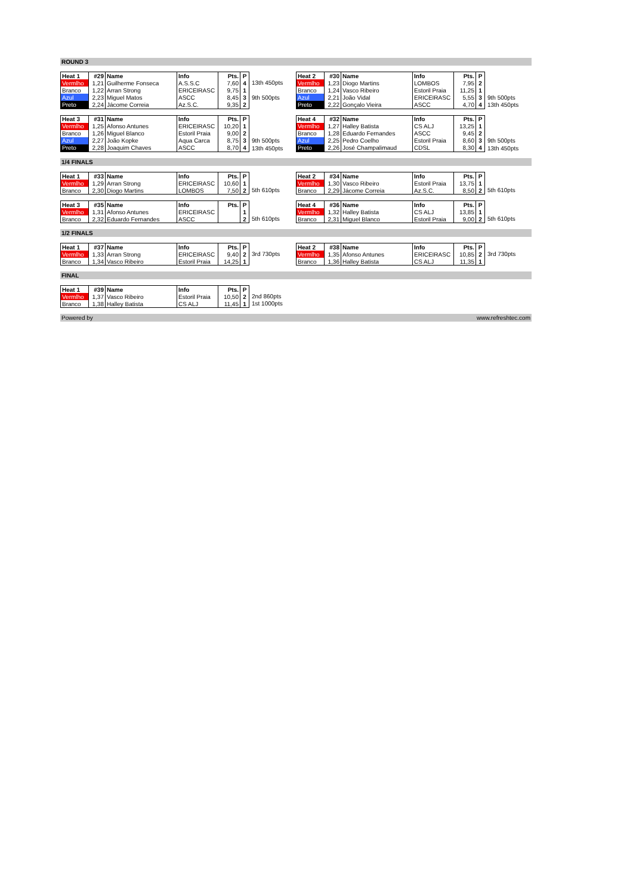ROUND 3
| Heat 1 | #29 | Name | Info | Pts. | P |
| Vermlho | 1,21 | Guilherme Fonseca | A.S.S.C | 7,60 | 4 |
| Branco | 1,22 | Arran Strong | ERICEIRASC | 9,75 | 1 |
| Azul | 2,23 | Miguel Matos | ASCC | 8,45 | 3 |
| Preto | 2,24 | Jácome Correia | Az.S.C. | 9,35 | 2 |
13th 450pts
9th 500pts
| Heat 2 | #30 | Name | Info | Pts. | P |
| Vermlho | 1,23 | Diogo Martins | LOMBOS | 7,95 | 2 |
| Branco | 1,24 | Vasco Ribeiro | Estoril Praia | 11,25 | 1 |
| Azul | 2,21 | João Vidal | ERICEIRASC | 5,55 | 3 |
| Preto | 2,22 | Gonçalo Vieira | ASCC | 4,70 | 4 |
9th 500pts
13th 450pts
| Heat 3 | #31 | Name | Info | Pts. | P |
| Vermlho | 1,25 | Afonso Antunes | ERICEIRASC | 10,20 | 1 |
| Branco | 1,26 | Miguel Blanco | Estoril Praia | 9,00 | 2 |
| Azul | 2,27 | João Kopke | Aqua Carca | 8,75 | 3 |
| Preto | 2,28 | Joaquim Chaves | ASCC | 8,70 | 4 |
9th 500pts
13th 450pts
| Heat 4 | #32 | Name | Info | Pts. | P |
| Vermlho | 1,27 | Halley Batista | CS ALJ | 13,25 | 1 |
| Branco | 1,28 | Eduardo Fernandes | ASCC | 9,45 | 2 |
| Azul | 2,25 | Pedro Coelho | Estoril Praia | 8,60 | 3 |
| Preto | 2,26 | José Champalimaud | CDSL | 8,30 | 4 |
9th 500pts
13th 450pts
1/4 FINALS
| Heat 1 | #33 | Name | Info | Pts. | P |
| Vermlho | 1,29 | Arran Strong | ERICEIRASC | 10,60 | 1 |
| Branco | 2,30 | Diogo Martins | LOMBOS | 7,50 | 2 |
5th 610pts
| Heat 2 | #34 | Name | Info | Pts. | P |
| Vermlho | 1,30 | Vasco Ribeiro | Estoril Praia | 13,75 | 1 |
| Branco | 2,29 | Jácome Correia | Az.S.C. | 8,50 | 2 |
5th 610pts
| Heat 3 | #35 | Name | Info | Pts. | P |
| Vermlho | 1,31 | Afonso Antunes | ERICEIRASC | | 1 |
| Branco | 2,32 | Eduardo Fernandes | ASCC | | 2 |
5th 610pts
| Heat 4 | #36 | Name | Info | Pts. | P |
| Vermlho | 1,32 | Halley Batista | CS ALJ | 13,85 | 1 |
| Branco | 2,31 | Miguel Blanco | Estoril Praia | 9,00 | 2 |
5th 610pts
1/2 FINALS
| Heat 1 | #37 | Name | Info | Pts. | P |
| Vermlho | 1,33 | Arran Strong | ERICEIRASC | 9,40 | 2 |
| Branco | 1,34 | Vasco Ribeiro | Estoril Praia | 14,25 | 1 |
3rd 730pts
| Heat 2 | #38 | Name | Info | Pts. | P |
| Vermlho | 1,35 | Afonso Antunes | ERICEIRASC | 10,85 | 2 |
| Branco | 1,36 | Halley Batista | CS ALJ | 11,35 | 1 |
3rd 730pts
FINAL
| Heat 1 | #39 | Name | Info | Pts. | P |
| Vermlho | 1,37 | Vasco Ribeiro | Estoril Praia | 10,50 | 2 |
| Branco | 1,38 | Halley Batista | CS ALJ | 11,45 | 1 |
2nd 860pts
1st 1000pts
Powered by www.refreshtec.com